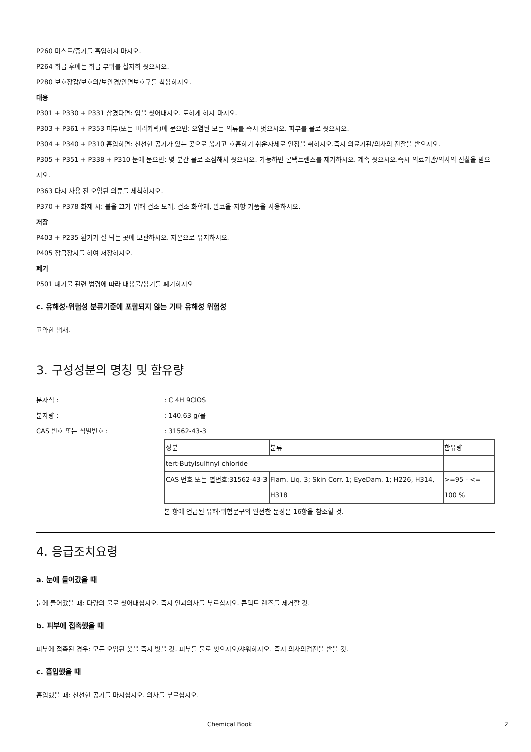P260 미스트/증기를 흡입하지 마시오.
P264 취급 후에는 취급 부위를 철저히 씻으시오.
P280 보호장갑/보호의/보안경/안면보호구를 착용하시오.
대응
P301 + P330 + P331 삼켰다면: 입을 씻어내시오. 토하게 하지 마시오.
P303 + P361 + P353 피부(또는 머리카락)에 묻으면: 오염된 모든 의류를 즉시 벗으시오. 피부를 물로 씻으시오.
P304 + P340 + P310 흡입하면: 신선한 공기가 있는 곳으로 옮기고 호흡하기 쉬운자세로 안정을 취하시오.즉시 의료기관/의사의 진찰을 받으시오.
P305 + P351 + P338 + P310 눈에 묻으면: 몇 분간 물로 조심해서 씻으시오. 가능하면 콘택트렌즈를 제거하시오. 계속 씻으시오.즉시 의료기관/의사의 진찰을 받으시오.
P363 다시 사용 전 오염된 의류를 세척하시오.
P370 + P378 화재 시: 불을 끄기 위해 건조 모래, 건조 화학제, 알코올-저항 거품을 사용하시오.
저장
P403 + P235 환기가 잘 되는 곳에 보관하시오. 저온으로 유지하시오.
P405 잠금장치를 하여 저장하시오.
폐기
P501 폐기물 관련 법령에 따라 내용물/용기를 폐기하시오
c. 유해성·위험성 분류기준에 포함되지 않는 기타 유해성 위험성
고약한 냄새.
3. 구성성분의 명칭 및 함유량
분자식 :: C 4H 9ClOS
분자량 :: 140.63 g/몰
CAS 번호 또는 식별번호 :: 31562-43-3
| 성분 | 분류 | 함유량 |
| tert-Butylsulfinyl chloride | | |
| CAS 번호 또는 별번호:31562-43-3 | Flam. Liq. 3; Skin Corr. 1; EyeDam. 1; H226, H314, H318 | >=95 - <= 100 % |
본 항에 언급된 유해·위험문구의 완전한 문장은 16항을 참조할 것.
4. 응급조치요령
a. 눈에 들어갔을 때
눈에 들어갔을 때: 다량의 물로 씻어내십시오. 즉시 안과의사를 부르십시오. 콘택트 렌즈를 제거할 것.
b. 피부에 접촉했을 때
피부에 접촉된 경우: 모든 오염된 옷을 즉시 벗을 것. 피부를 물로 씻으시오/샤워하시오. 즉시 의사의검진을 받을 것.
c. 흡입했을 때
흡입했을 때: 신선한 공기를 마시십시오. 의사를 부르십시오.
Chemical Book 2